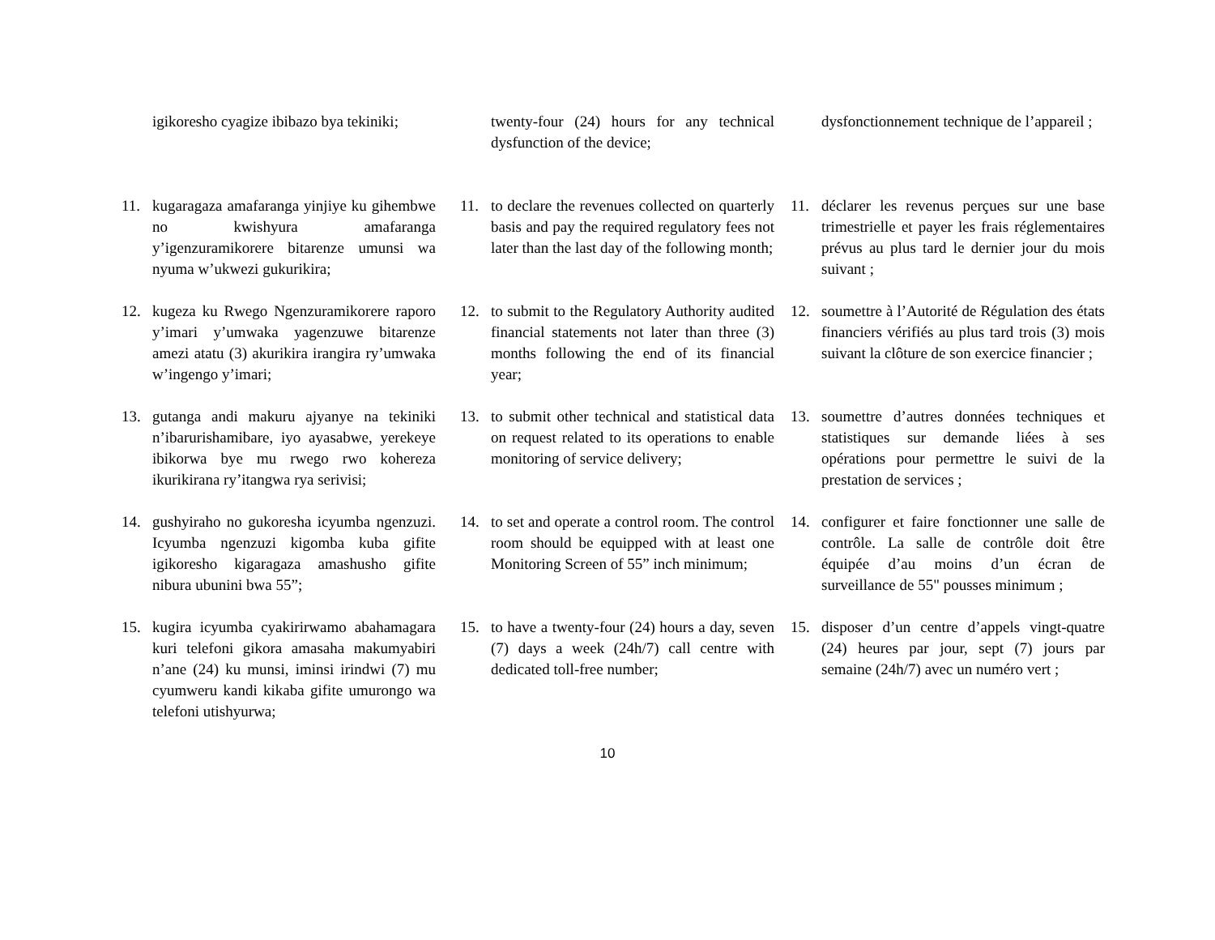igikoresho cyagize ibibazo bya tekiniki;
twenty-four (24) hours for any technical dysfunction of the device;
dysfonctionnement technique de l’appareil ;
11. kugaragaza amafaranga yinjiye ku gihembwe no kwishyura amafaranga y’igenzuramikorere bitarenze umunsi wa nyuma w’ukwezi gukurikira;
11. to declare the revenues collected on quarterly basis and pay the required regulatory fees not later than the last day of the following month;
11. déclarer les revenus perçues sur une base trimestrielle et payer les frais réglementaires prévus au plus tard le dernier jour du mois suivant ;
12. kugeza ku Rwego Ngenzuramikorere raporo y’imari y’umwaka yagenzuwe bitarenze amezi atatu (3) akurikira irangira ry’umwaka w’ingengo y’imari;
12. to submit to the Regulatory Authority audited financial statements not later than three (3) months following the end of its financial year;
12. soumettre à l’Autorité de Régulation des états financiers vérifiés au plus tard trois (3) mois suivant la clôture de son exercice financier ;
13. gutanga andi makuru ajyanye na tekiniki n’ibarurishamibare, iyo ayasabwe, yerekeye ibikorwa bye mu rwego rwo kohereza ikurikirana ry’itangwa rya serivisi;
13. to submit other technical and statistical data on request related to its operations to enable monitoring of service delivery;
13. soumettre d’autres données techniques et statistiques sur demande liées à ses opérations pour permettre le suivi de la prestation de services ;
14. gushyiraho no gukoresha icyumba ngenzuzi. Icyumba ngenzuzi kigomba kuba gifite igikoresho kigaragaza amashusho gifite nibura ubunini bwa 55”;
14. to set and operate a control room. The control room should be equipped with at least one Monitoring Screen of 55” inch minimum;
14. configurer et faire fonctionner une salle de contrôle. La salle de contrôle doit être équipée d’au moins d’un écran de surveillance de 55" pousses minimum ;
15. kugira icyumba cyakirirwamo abahamagara kuri telefoni gikora amasaha makumyabiri n’ane (24) ku munsi, iminsi irindwi (7) mu cyumweru kandi kikaba gifite umurongo wa telefoni utishyurwa;
15. to have a twenty-four (24) hours a day, seven (7) days a week (24h/7) call centre with dedicated toll-free number;
15. disposer d’un centre d’appels vingt-quatre (24) heures par jour, sept (7) jours par semaine (24h/7) avec un numéro vert ;
10